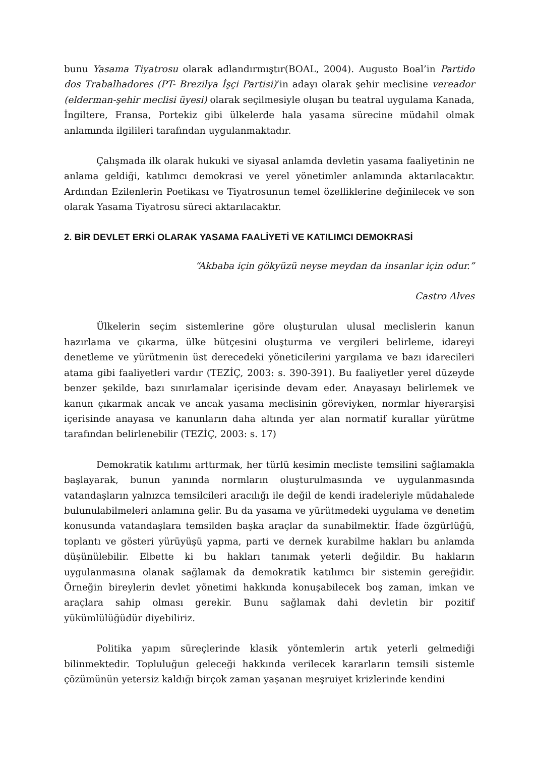bunu Yasama Tiyatrosu olarak adlandırmıştır(BOAL, 2004). Augusto Boal’in Partido dos Trabalhadores (PT- Brezilya İşçi Partisi)’in adayı olarak şehir meclisine vereador (elderman-şehir meclisi üyesi) olarak seçilmesiyle oluşan bu teatral uygulama Kanada, İngiltere, Fransa, Portekiz gibi ülkelerde hala yasama sürecine müdahil olmak anlamında ilgilileri tarafından uygulanmaktadır.
Çalışmada ilk olarak hukuki ve siyasal anlamda devletin yasama faaliyetinin ne anlama geldiği, katılımcı demokrasi ve yerel yönetimler anlamında aktarılacaktır. Ardından Ezilenlerin Poetikası ve Tiyatrosunun temel özelliklerine değinilecek ve son olarak Yasama Tiyatrosu süreci aktarılacaktır.
2. BİR DEVLET ERKİ OLARAK YASAMA FAALİYETİ VE KATILIMCI DEMOKRASİ
“Akbaba için gökyüzü neyse meydan da insanlar için odur.”
Castro Alves
Ülkelerin seçim sistemlerine göre oluşturulan ulusal meclislerin kanun hazırlama ve çıkarma, ülke bütçesini oluşturma ve vergileri belirleme, idareyi denetleme ve yürütmenin üst derecedeki yöneticilerini yargılama ve bazı idarecileri atama gibi faaliyetleri vardır (TEZİÇ, 2003: s. 390-391). Bu faaliyetler yerel düzeyde benzer şekilde, bazı sınırlamalar içerisinde devam eder. Anayasayı belirlemek ve kanun çıkarmak ancak ve ancak yasama meclisinin göreviyken, normlar hiyerarşisi içerisinde anayasa ve kanunların daha altında yer alan normatif kurallar yürütme tarafından belirlenebilir (TEZİÇ, 2003: s. 17)
Demokratik katılımı arttırmak, her türlü kesimin mecliste temsilini sağlamakla başlayarak, bunun yanında normların oluşturulmasında ve uygulanmasında vatandaşların yalnızca temsilcileri aracılığı ile değil de kendi iradeleriyle müdahalede bulunulabilmeleri anlamına gelir. Bu da yasama ve yürütmedeki uygulama ve denetim konusunda vatandaşlara temsilden başka araçlar da sunabilmektir. İfade özgürlüğü, toplantı ve gösteri yürüyüşü yapma, parti ve dernek kurabilme hakları bu anlamda düşünülebilir. Elbette ki bu hakları tanımak yeterli değildir. Bu hakların uygulanmasına olanak sağlamak da demokratik katılımcı bir sistemin gereğidir. Örneğin bireylerin devlet yönetimi hakkında konuşabilecek boş zaman, imkan ve araçlara sahip olması gerekir. Bunu sağlamak dahi devletin bir pozitif yükümlülüğüdür diyebiliriz.
Politika yapım süreçlerinde klasik yöntemlerin artık yeterli gelmediği bilinmektedir. Topluluğun geleceği hakkında verilecek kararların temsili sistemle çözümünün yetersiz kaldığı birçok zaman yaşanan meşruiyet krizlerinde kendini